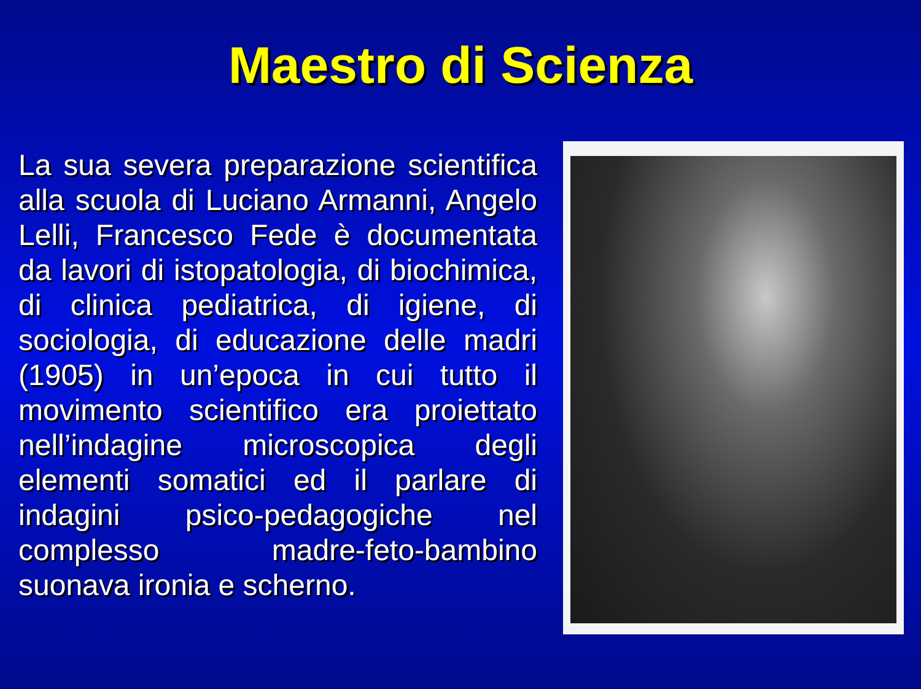Maestro di Scienza
La sua severa preparazione scientifica alla scuola di Luciano Armanni, Angelo Lelli, Francesco Fede è documentata da lavori di istopatologia, di biochimica, di clinica pediatrica, di igiene, di sociologia, di educazione delle madri (1905) in un’epoca in cui tutto il movimento scientifico era proiettato nell’indagine microscopica degli elementi somatici ed il parlare di indagini psico-pedagogiche nel complesso madre-feto-bambino suonava ironia e scherno.